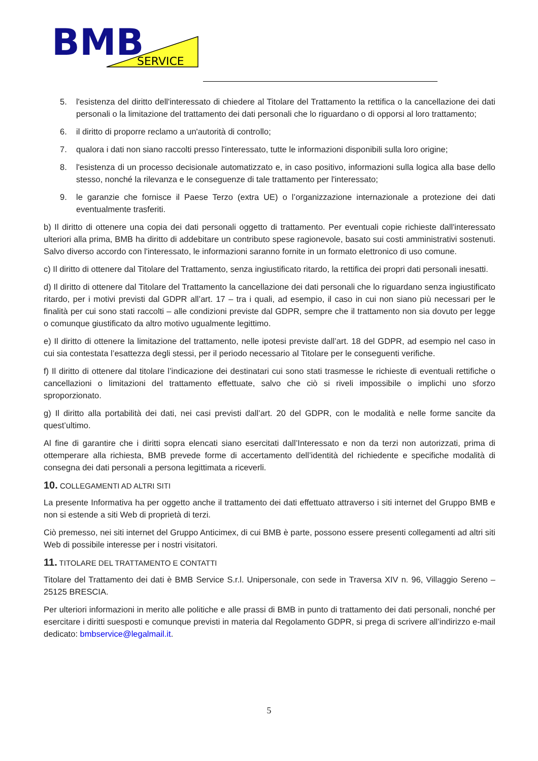BMB
SERVICE
5. l'esistenza del diritto dell'interessato di chiedere al Titolare del Trattamento la rettifica o la cancellazione dei dati personali o la limitazione del trattamento dei dati personali che lo riguardano o di opporsi al loro trattamento;
6. il diritto di proporre reclamo a un'autorità di controllo;
7. qualora i dati non siano raccolti presso l'interessato, tutte le informazioni disponibili sulla loro origine;
8. l'esistenza di un processo decisionale automatizzato e, in caso positivo, informazioni sulla logica alla base dello stesso, nonché la rilevanza e le conseguenze di tale trattamento per l'interessato;
9. le garanzie che fornisce il Paese Terzo (extra UE) o l’organizzazione internazionale a protezione dei dati eventualmente trasferiti.
b) Il diritto di ottenere una copia dei dati personali oggetto di trattamento. Per eventuali copie richieste dall'interessato ulteriori alla prima, BMB ha diritto di addebitare un contributo spese ragionevole, basato sui costi amministrativi sostenuti. Salvo diverso accordo con l'interessato, le informazioni saranno fornite in un formato elettronico di uso comune.
c) Il diritto di ottenere dal Titolare del Trattamento, senza ingiustificato ritardo, la rettifica dei propri dati personali inesatti.
d) Il diritto di ottenere dal Titolare del Trattamento la cancellazione dei dati personali che lo riguardano senza ingiustificato ritardo, per i motivi previsti dal GDPR all’art. 17 – tra i quali, ad esempio, il caso in cui non siano più necessari per le finalità per cui sono stati raccolti – alle condizioni previste dal GDPR, sempre che il trattamento non sia dovuto per legge o comunque giustificato da altro motivo ugualmente legittimo.
e) Il diritto di ottenere la limitazione del trattamento, nelle ipotesi previste dall’art. 18 del GDPR, ad esempio nel caso in cui sia contestata l’esattezza degli stessi, per il periodo necessario al Titolare per le conseguenti verifiche.
f) Il diritto di ottenere dal titolare l’indicazione dei destinatari cui sono stati trasmesse le richieste di eventuali rettifiche o cancellazioni o limitazioni del trattamento effettuate, salvo che ciò si riveli impossibile o implichi uno sforzo sproporzionato.
g) Il diritto alla portabilità dei dati, nei casi previsti dall’art. 20 del GDPR, con le modalità e nelle forme sancite da quest’ultimo.
Al fine di garantire che i diritti sopra elencati siano esercitati dall’Interessato e non da terzi non autorizzati, prima di ottemperare alla richiesta, BMB prevede forme di accertamento dell’identità del richiedente e specifiche modalità di consegna dei dati personali a persona legittimata a riceverli.
10. COLLEGAMENTI AD ALTRI SITI
La presente Informativa ha per oggetto anche il trattamento dei dati effettuato attraverso i siti internet del Gruppo BMB e non si estende a siti Web di proprietà di terzi.
Ciò premesso, nei siti internet del Gruppo Anticimex, di cui BMB è parte, possono essere presenti collegamenti ad altri siti Web di possibile interesse per i nostri visitatori.
11. TITOLARE DEL TRATTAMENTO E CONTATTI
Titolare del Trattamento dei dati è BMB Service S.r.l. Unipersonale, con sede in Traversa XIV n. 96, Villaggio Sereno – 25125 BRESCIA.
Per ulteriori informazioni in merito alle politiche e alle prassi di BMB in punto di trattamento dei dati personali, nonché per esercitare i diritti suesposti e comunque previsti in materia dal Regolamento GDPR, si prega di scrivere all’indirizzo e-mail dedicato: bmbservice@legalmail.it.
5